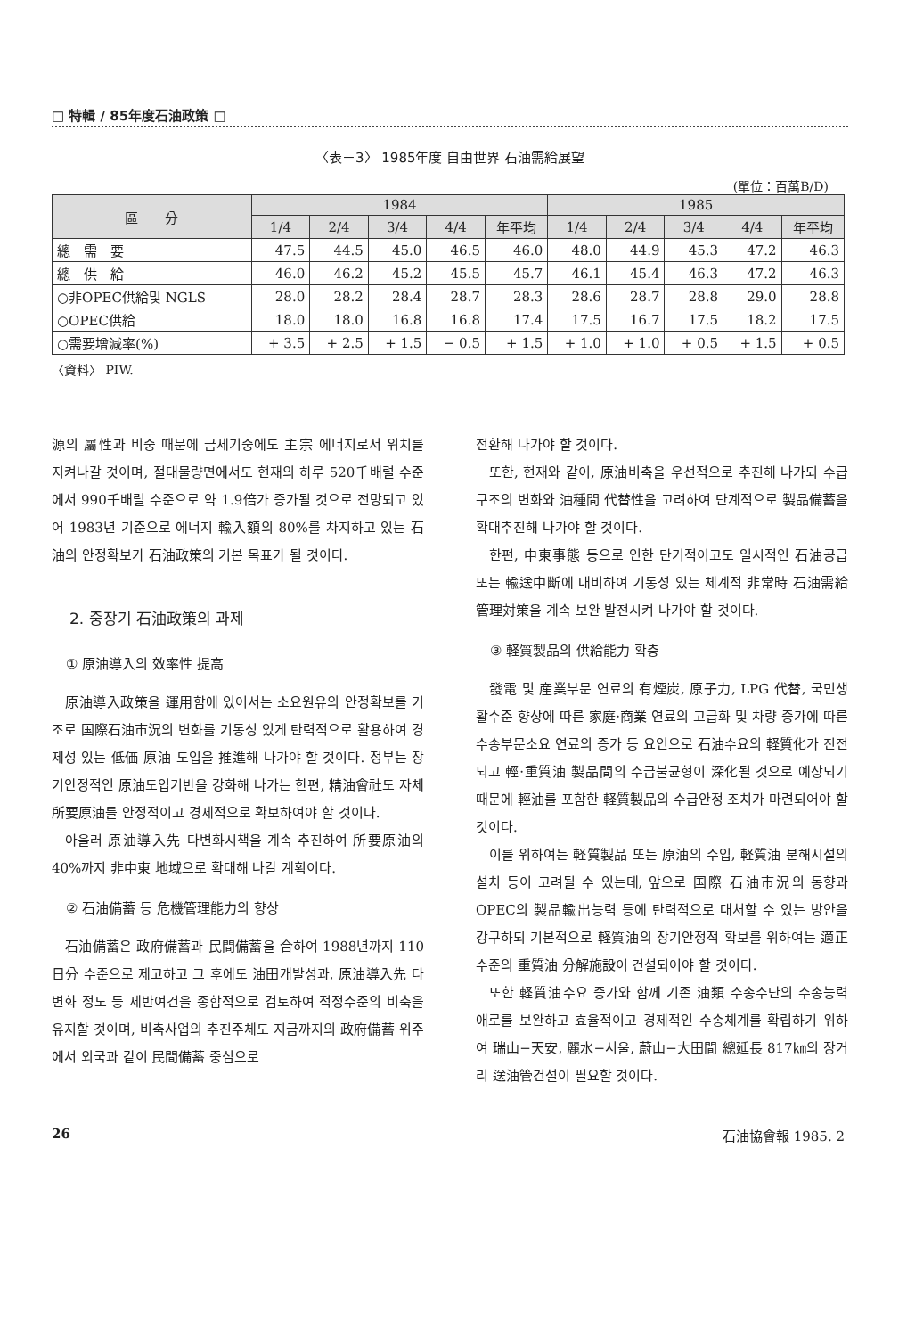□ 特輯 / 85年度石油政策 □
〈表－3〉 1985年度 自由世界 石油需給展望
(單位：百萬B/D)
| 區 分 | 1984 | | | | | 1985 | | | | |
| --- | --- | --- | --- | --- | --- | --- | --- | --- | --- | --- |
| | 1/4 | 2/4 | 3/4 | 4/4 | 年平均 | 1/4 | 2/4 | 3/4 | 4/4 | 年平均 |
| 總 需 要 | 47.5 | 44.5 | 45.0 | 46.5 | 46.0 | 48.0 | 44.9 | 45.3 | 47.2 | 46.3 |
| 總 供 給 | 46.0 | 46.2 | 45.2 | 45.5 | 45.7 | 46.1 | 45.4 | 46.3 | 47.2 | 46.3 |
| ○非OPEC供給및 NGLS | 28.0 | 28.2 | 28.4 | 28.7 | 28.3 | 28.6 | 28.7 | 28.8 | 29.0 | 28.8 |
| ○OPEC供給 | 18.0 | 18.0 | 16.8 | 16.8 | 17.4 | 17.5 | 16.7 | 17.5 | 18.2 | 17.5 |
| ○需要增減率(%) | + 3.5 | + 2.5 | + 1.5 | − 0.5 | + 1.5 | + 1.0 | + 1.0 | + 0.5 | + 1.5 | + 0.5 |
〈資料〉 PIW.
源의 屬性과 비중 때문에 금세기중에도 主宗 에너지로서 위치를 지켜나갈 것이며, 절대물량면에서도 현재의 하루 520千배럴 수준에서 990千배럴 수준으로 약 1.9倍가 증가될 것으로 전망되고 있어 1983년 기준으로 에너지 輸入額의 80%를 차지하고 있는 石油의 안정확보가 石油政策의 기본 목표가 될 것이다.
2. 중장기 石油政策의 과제
① 原油導入의 效率性 提高
原油導入政策을 運用함에 있어서는 소요원유의 안정확보를 기조로 国際石油市況의 변화를 기동성 있게 탄력적으로 활용하여 경제성 있는 低価 原油 도입을 推進해 나가야 할 것이다. 정부는 장기안정적인 原油도입기반을 강화해 나가는 한편, 精油會社도 자체 所要原油를 안정적이고 경제적으로 확보하여야 할 것이다.
아울러 原油導入先 다변화시책을 계속 추진하여 所要原油의 40%까지 非中東 地域으로 확대해 나갈 계획이다.
② 石油備蓄 등 危機管理能力의 향상
石油備蓄은 政府備蓄과 民間備蓄을 合하여 1988년까지 110日分 수준으로 제고하고 그 후에도 油田개발성과, 原油導入先 다변화 정도 등 제반여건을 종합적으로 검토하여 적정수준의 비축을 유지할 것이며, 비축사업의 추진주체도 지금까지의 政府備蓄 위주에서 외국과 같이 民間備蓄 중심으로
전환해 나가야 할 것이다.
또한, 현재와 같이, 原油비축을 우선적으로 추진해 나가되 수급구조의 변화와 油種間 代替性을 고려하여 단계적으로 製品備蓄을 확대추진해 나가야 할 것이다.
한편, 中東事態 등으로 인한 단기적이고도 일시적인 石油공급 또는 輸送中斷에 대비하여 기동성 있는 체계적 非常時 石油需給管理対策을 계속 보완 발전시켜 나가야 할 것이다.
③ 軽質製品의 供給能力 확충
發電 및 産業부문 연료의 有煙炭, 原子力, LPG 代替, 국민생활수준 향상에 따른 家庭·商業 연료의 고급화 및 차량 증가에 따른 수송부문소요 연료의 증가 등 요인으로 石油수요의 軽質化가 진전되고 輕·重質油 製品間의 수급불균형이 深化될 것으로 예상되기 때문에 輕油를 포함한 軽質製品의 수급안정 조치가 마련되어야 할 것이다.
이를 위하여는 軽質製品 또는 原油의 수입, 軽質油 분해시설의 설치 등이 고려될 수 있는데, 앞으로 国際 石油市況의 동향과 OPEC의 製品輸出능력 등에 탄력적으로 대처할 수 있는 방안을 강구하되 기본적으로 軽質油의 장기안정적 확보를 위하여는 適正수준의 重質油 分解施設이 건설되어야 할 것이다.
또한 軽質油수요 증가와 함께 기존 油類 수송수단의 수송능력 애로를 보완하고 효율적이고 경제적인 수송체계를 확립하기 위하여 瑞山−天安, 麗水−서울, 蔚山−大田間 總延長 817㎞의 장거리 送油管건설이 필요할 것이다.
26 石油協會報 1985. 2